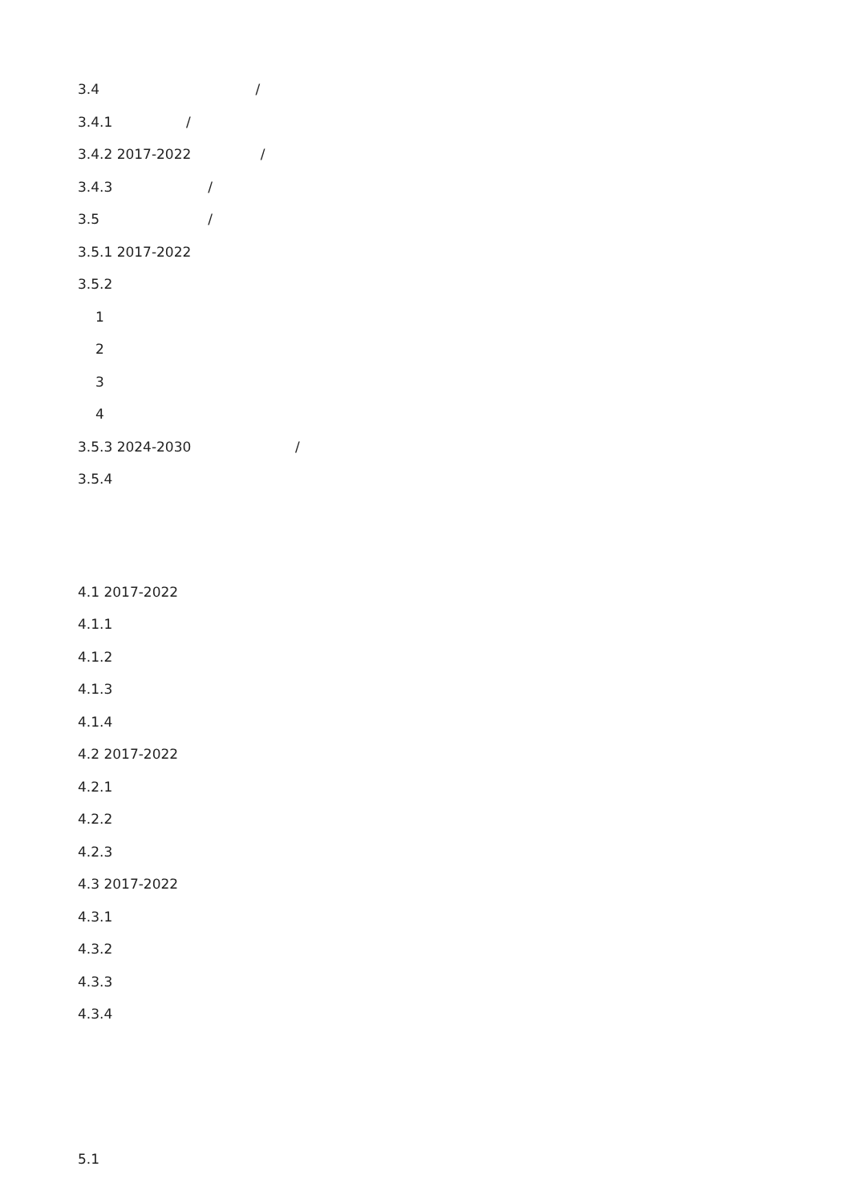3.4 /
3.4.1 /
3.4.2 2017-2022 /
3.4.3 /
3.5 /
3.5.1 2017-2022
3.5.2
1
2
3
4
3.5.3 2024-2030 /
3.5.4
4.1 2017-2022
4.1.1
4.1.2
4.1.3
4.1.4
4.2 2017-2022
4.2.1
4.2.2
4.2.3
4.3 2017-2022
4.3.1
4.3.2
4.3.3
4.3.4
5.1